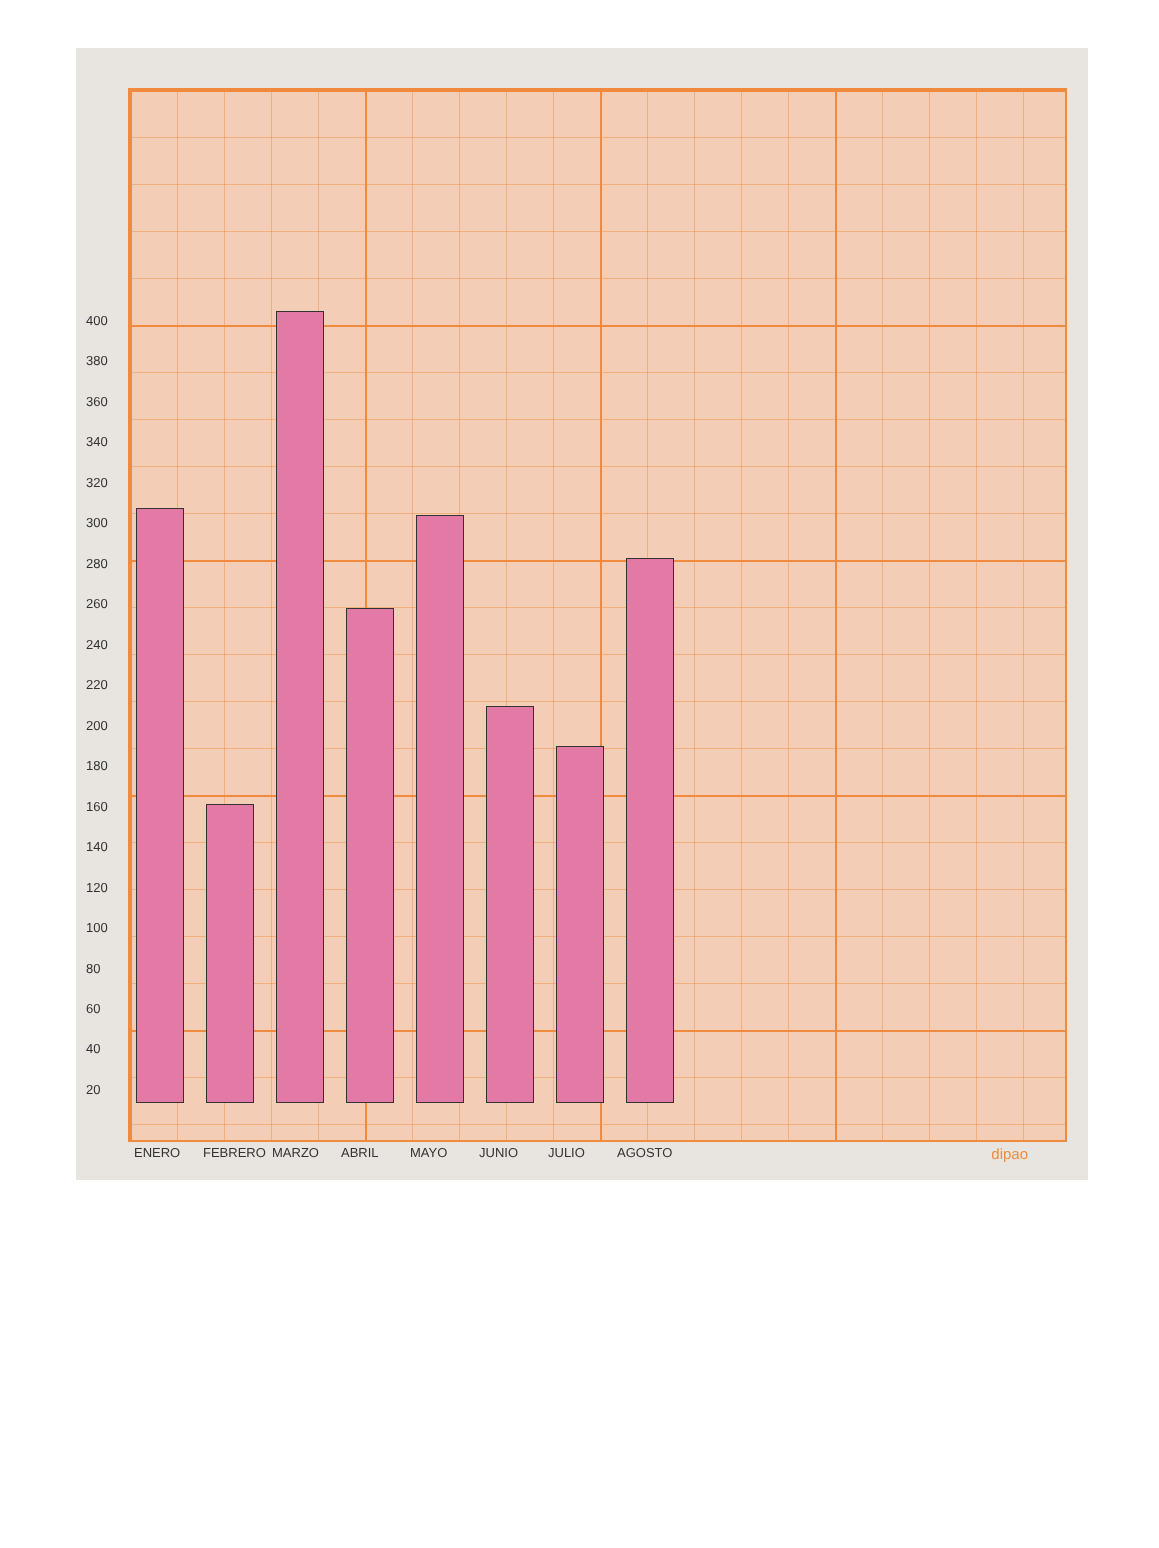400
380
360
340
320
300
280
260
240
220
200
180
160
140
120
100
80
60
40
20
ENERO FEBRERO MARZO ABRIL MAYO JUNIO JULIO AGOSTO
dipao